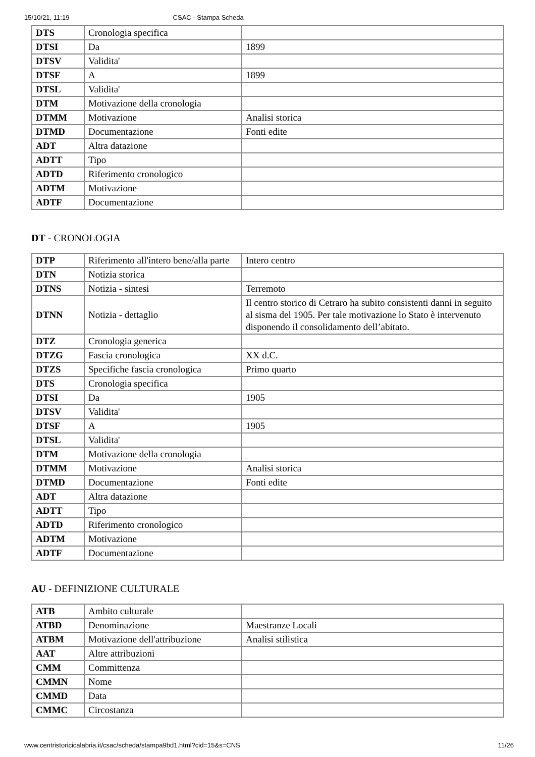15/10/21, 11:19 CSAC - Stampa Scheda
| DTS | Cronologia specifica | |
| DTSI | Da | 1899 |
| DTSV | Validita' | |
| DTSF | A | 1899 |
| DTSL | Validita' | |
| DTM | Motivazione della cronologia | |
| DTMM | Motivazione | Analisi storica |
| DTMD | Documentazione | Fonti edite |
| ADT | Altra datazione | |
| ADTT | Tipo | |
| ADTD | Riferimento cronologico | |
| ADTM | Motivazione | |
| ADTF | Documentazione | |
DT - CRONOLOGIA
| DTP | Riferimento all'intero bene/alla parte | Intero centro |
| DTN | Notizia storica | |
| DTNS | Notizia - sintesi | Terremoto |
| DTNN | Notizia - dettaglio | Il centro storico di Cetraro ha subito consistenti danni in seguito al sisma del 1905. Per tale motivazione lo Stato è intervenuto disponendo il consolidamento dell’abitato. |
| DTZ | Cronologia generica | |
| DTZG | Fascia cronologica | XX d.C. |
| DTZS | Specifiche fascia cronologica | Primo quarto |
| DTS | Cronologia specifica | |
| DTSI | Da | 1905 |
| DTSV | Validita' | |
| DTSF | A | 1905 |
| DTSL | Validita' | |
| DTM | Motivazione della cronologia | |
| DTMM | Motivazione | Analisi storica |
| DTMD | Documentazione | Fonti edite |
| ADT | Altra datazione | |
| ADTT | Tipo | |
| ADTD | Riferimento cronologico | |
| ADTM | Motivazione | |
| ADTF | Documentazione | |
AU - DEFINIZIONE CULTURALE
| ATB | Ambito culturale | |
| ATBD | Denominazione | Maestranze Locali |
| ATBM | Motivazione dell'attribuzione | Analisi stilistica |
| AAT | Altre attribuzioni | |
| CMM | Committenza | |
| CMMN | Nome | |
| CMMD | Data | |
| CMMC | Circostanza | |
www.centristoricicalabria.it/csac/scheda/stampa9bd1.html?cid=15&s=CNS 11/26